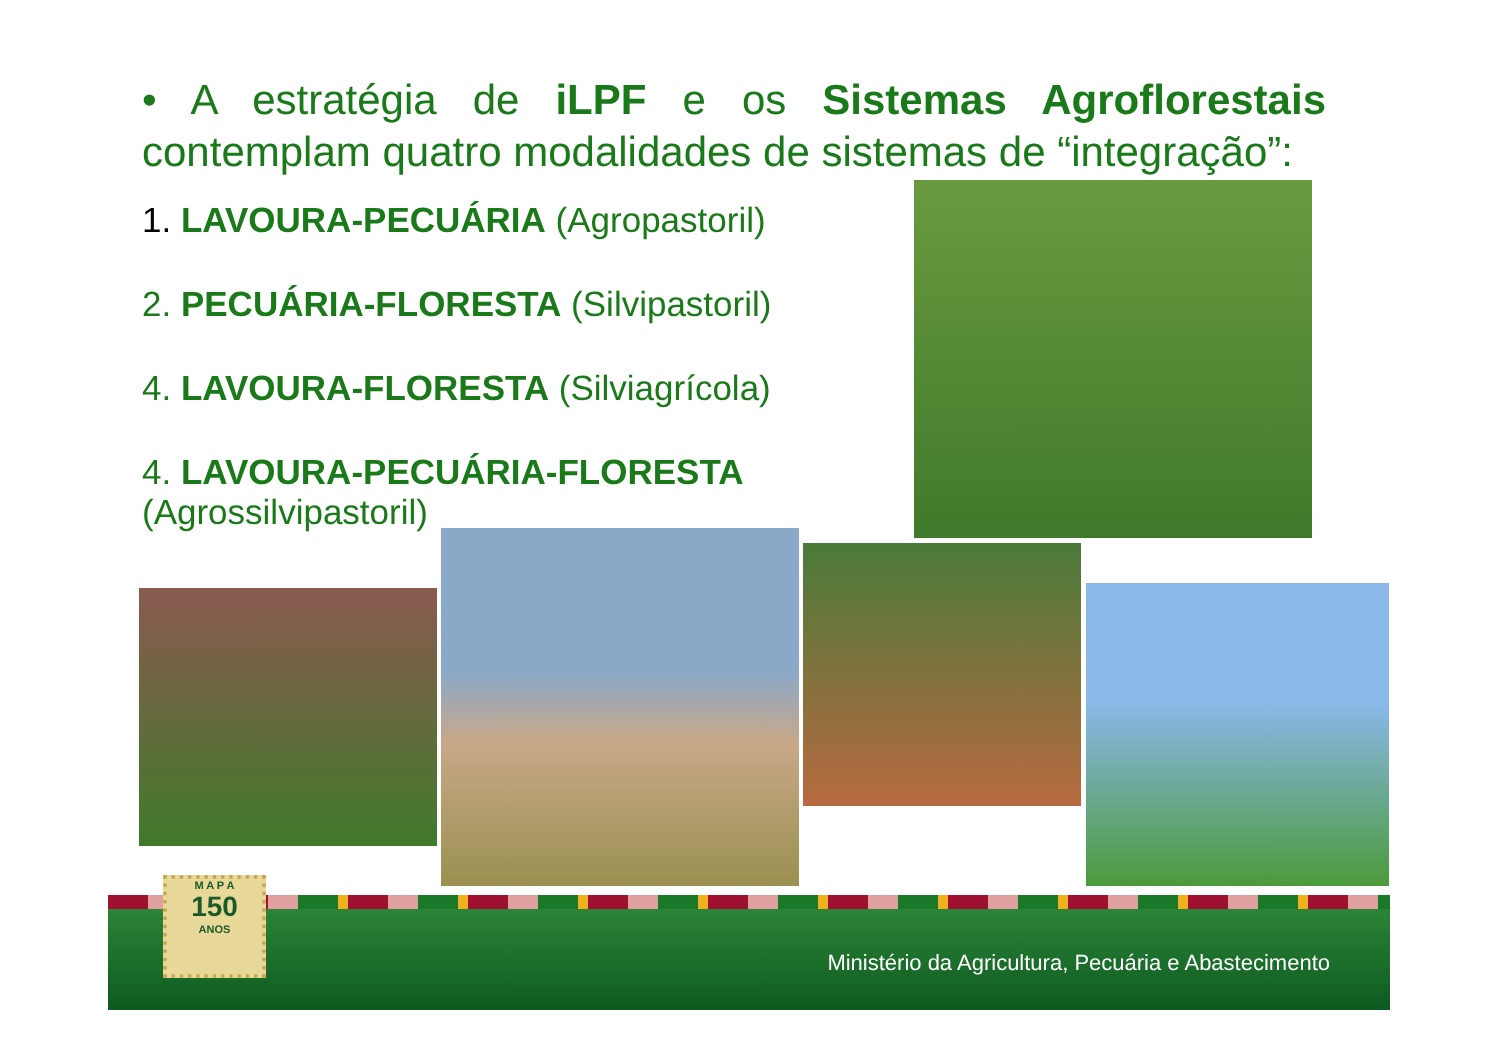• A estratégia de iLPF e os Sistemas Agroflorestais contemplam quatro modalidades de sistemas de “integração”:
1. LAVOURA-PECUÁRIA (Agropastoril)
2. PECUÁRIA-FLORESTA (Silvipastoril)
4. LAVOURA-FLORESTA (Silviagrícola)
4. LAVOURA-PECUÁRIA-FLORESTA
(Agrossilvipastoril)
M A P A
150
ANOS
Ministério da Agricultura, Pecuária e Abastecimento